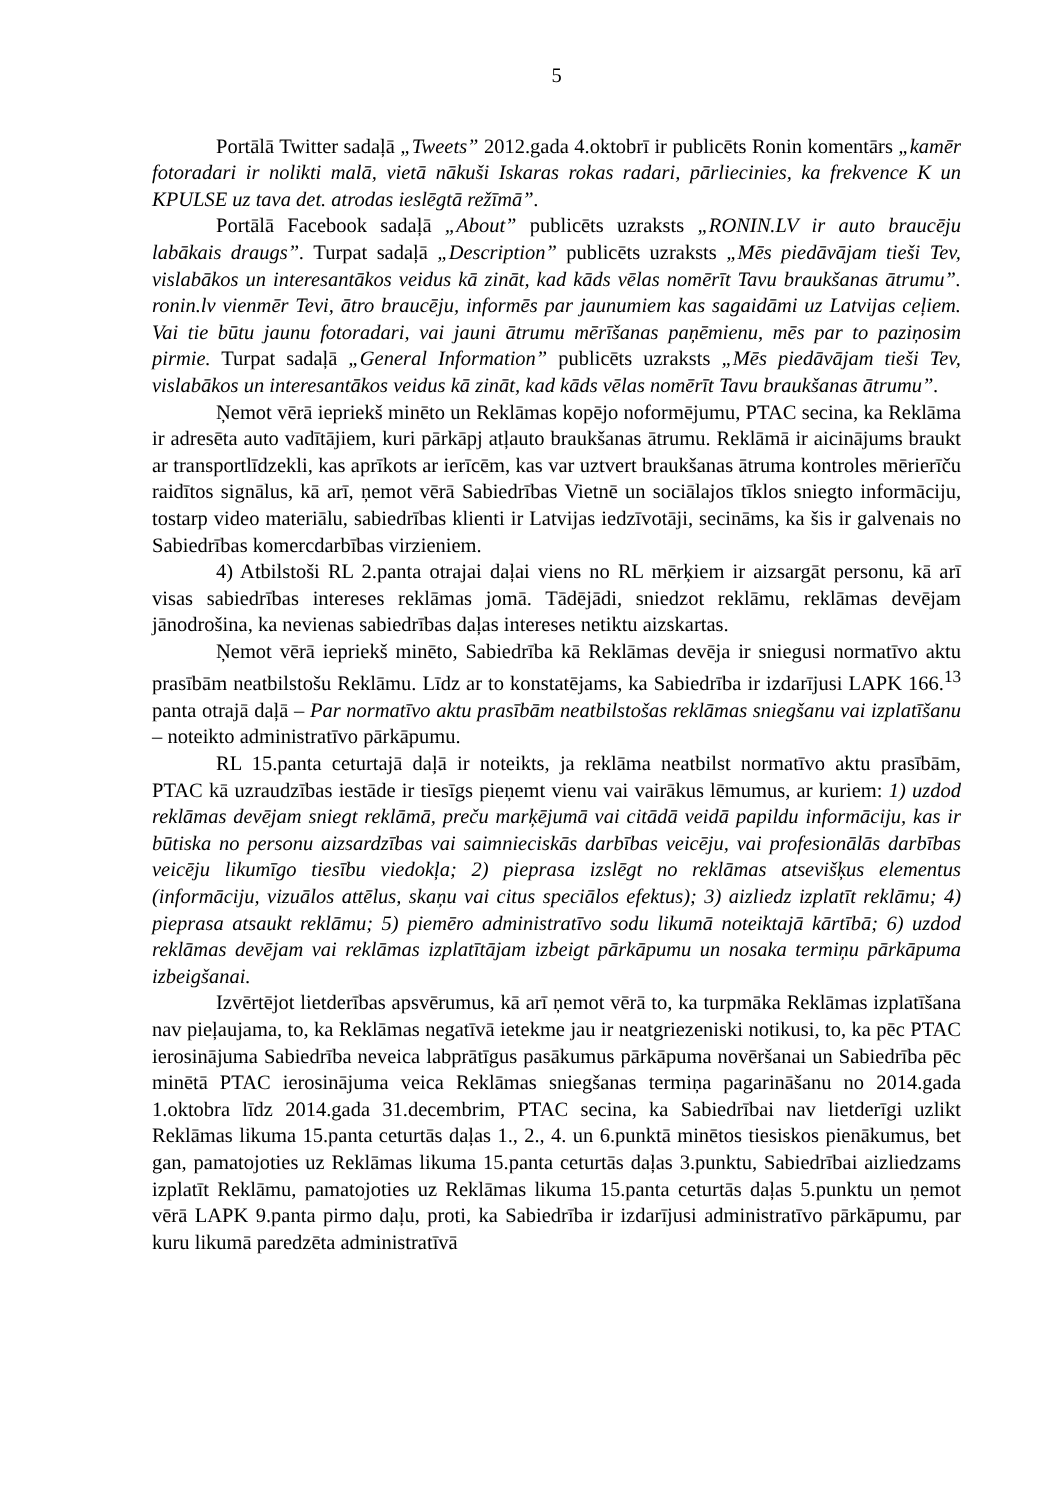5
Portālā Twitter sadaļā „Tweets” 2012.gada 4.oktobrī ir publicēts Ronin komentārs „kamēr fotoradari ir nolikti malā, vietā nākuši Iskaras rokas radari, pārliecinies, ka frekvence K un KPULSE uz tava det. atrodas ieslēgtā režīmā”.
Portālā Facebook sadaļā „About” publicēts uzraksts „RONIN.LV ir auto braucēju labākais draugs”. Turpat sadaļā „Description” publicēts uzraksts „Mēs piedāvājam tieši Tev, vislabākos un interesantākos veidus kā zināt, kad kāds vēlas nomērīt Tavu braukšanas ātrumu”. ronin.lv vienmēr Tevi, ātro braucēju, informēs par jaunumiem kas sagaidāmi uz Latvijas ceļiem. Vai tie būtu jaunu fotoradari, vai jauni ātrumu mērīšanas paņēmienu, mēs par to paziņosim pirmie. Turpat sadaļā „General Information” publicēts uzraksts „Mēs piedāvājam tieši Tev, vislabākos un interesantākos veidus kā zināt, kad kāds vēlas nomērīt Tavu braukšanas ātrumu”.
Ņemot vērā iepriekš minēto un Reklāmas kopējo noformējumu, PTAC secina, ka Reklāma ir adresēta auto vadītājiem, kuri pārkāpj atļauto braukšanas ātrumu. Reklāmā ir aicinājums braukt ar transportlīdzekli, kas aprīkots ar ierīcēm, kas var uztvert braukšanas ātruma kontroles mērierīču raidītos signālus, kā arī, ņemot vērā Sabiedrības Vietnē un sociālajos tīklos sniegto informāciju, tostarp video materiālu, sabiedrības klienti ir Latvijas iedzīvotāji, secināms, ka šis ir galvenais no Sabiedrības komercdarbības virzieniem.
4) Atbilstoši RL 2.panta otrajai daļai viens no RL mērķiem ir aizsargāt personu, kā arī visas sabiedrības intereses reklāmas jomā. Tādējādi, sniedzot reklāmu, reklāmas devējam jānodrošina, ka nevienas sabiedrības daļas intereses netiktu aizskartas.
Ņemot vērā iepriekš minēto, Sabiedrība kā Reklāmas devēja ir sniegusi normatīvo aktu prasībām neatbilstošu Reklāmu. Līdz ar to konstatējams, ka Sabiedrība ir izdarījusi LAPK 166.<sup>13</sup> panta otrajā daļā – Par normatīvo aktu prasībām neatbilstošas reklāmas sniegšanu vai izplatīšanu – noteikto administratīvo pārkāpumu.
RL 15.panta ceturtajā daļā ir noteikts, ja reklāma neatbilst normatīvo aktu prasībām, PTAC kā uzraudzības iestāde ir tiesīgs pieņemt vienu vai vairākus lēmumus, ar kuriem: 1) uzdod reklāmas devējam sniegt reklāmā, preču marķējumā vai citādā veidā papildu informāciju, kas ir būtiska no personu aizsardzības vai saimnieciskās darbības veicēju, vai profesionālās darbības veicēju likumīgo tiesību viedokļa; 2) pieprasa izslēgt no reklāmas atsevišķus elementus (informāciju, vizuālos attēlus, skaņu vai citus speciālos efektus); 3) aizliedz izplatīt reklāmu; 4) pieprasa atsaukt reklāmu; 5) piemēro administratīvo sodu likumā noteiktajā kārtībā; 6) uzdod reklāmas devējam vai reklāmas izplatītājam izbeigt pārkāpumu un nosaka termiņu pārkāpuma izbeigšanai.
Izvērtējot lietderības apsvērumus, kā arī ņemot vērā to, ka turpmāka Reklāmas izplatīšana nav pieļaujama, to, ka Reklāmas negatīvā ietekme jau ir neatgriezeniski notikusi, to, ka pēc PTAC ierosinājuma Sabiedrība neveica labprātīgus pasākumus pārkāpuma novēršanai un Sabiedrība pēc minētā PTAC ierosinājuma veica Reklāmas sniegšanas termiņa pagarināšanu no 2014.gada 1.oktobra līdz 2014.gada 31.decembrim, PTAC secina, ka Sabiedrībai nav lietderīgi uzlikt Reklāmas likuma 15.panta ceturtās daļas 1., 2., 4. un 6.punktā minētos tiesiskos pienākumus, bet gan, pamatojoties uz Reklāmas likuma 15.panta ceturtās daļas 3.punktu, Sabiedrībai aizliedzams izplatīt Reklāmu, pamatojoties uz Reklāmas likuma 15.panta ceturtās daļas 5.punktu un ņemot vērā LAPK 9.panta pirmo daļu, proti, ka Sabiedrība ir izdarījusi administratīvo pārkāpumu, par kuru likumā paredzēta administratīvā